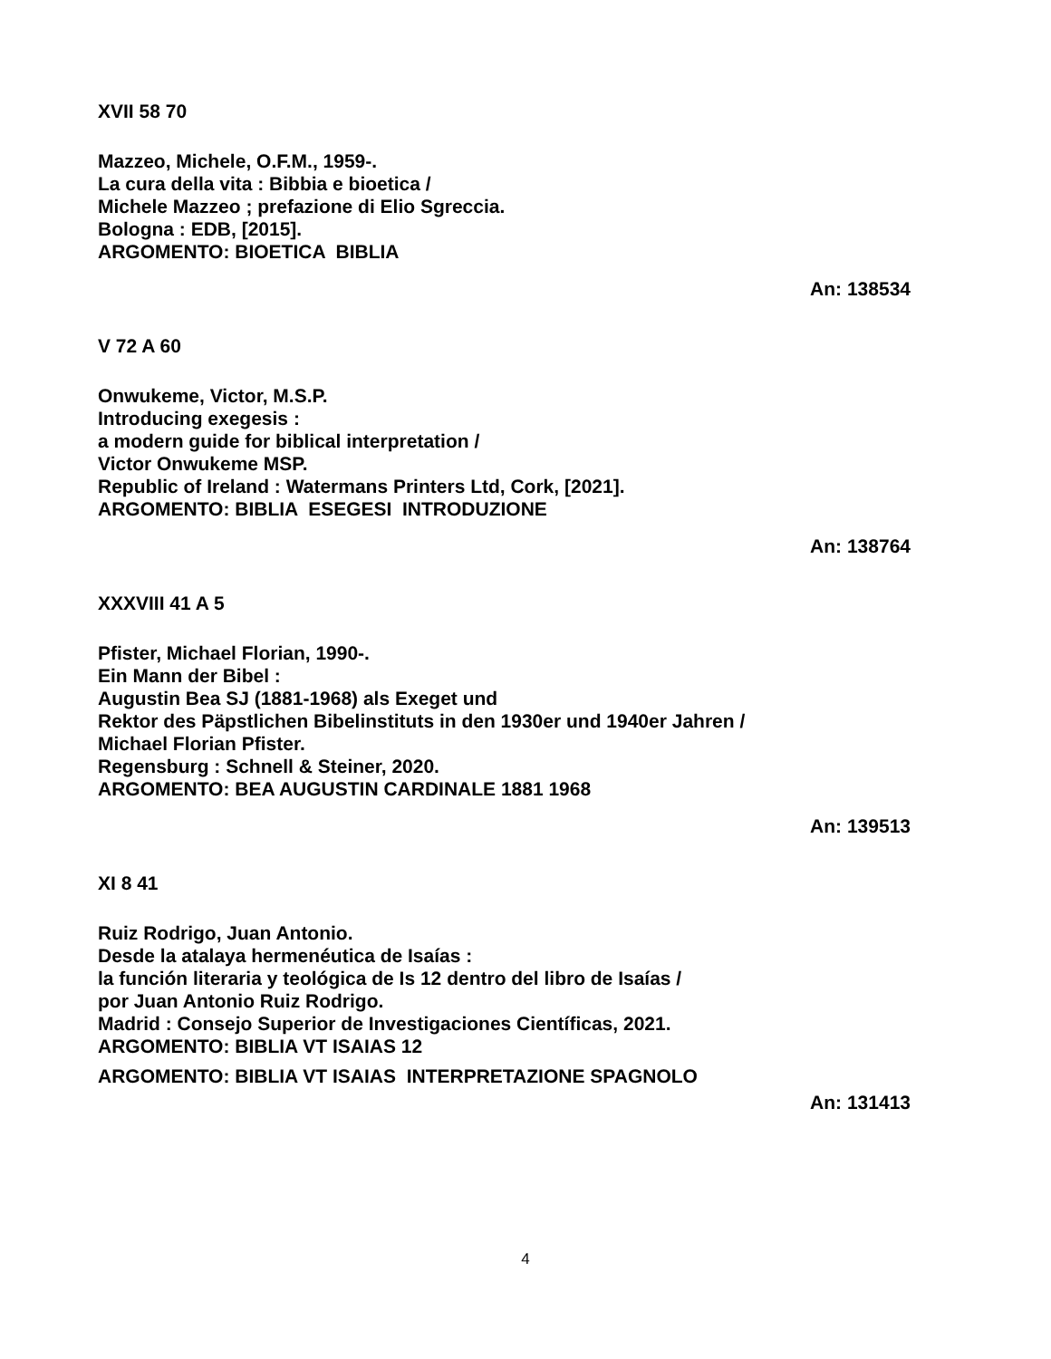XVII 58 70
Mazzeo, Michele, O.F.M., 1959-.
La cura della vita : Bibbia e bioetica /
Michele Mazzeo ; prefazione di Elio Sgreccia.
Bologna : EDB, [2015].
ARGOMENTO: BIOETICA BIBLIA
An: 138534
V 72 A 60
Onwukeme, Victor, M.S.P.
Introducing exegesis :
a modern guide for biblical interpretation /
Victor Onwukeme MSP.
Republic of Ireland : Watermans Printers Ltd, Cork, [2021].
ARGOMENTO: BIBLIA ESEGESI INTRODUZIONE
An: 138764
XXXVIII 41 A 5
Pfister, Michael Florian, 1990-.
Ein Mann der Bibel :
Augustin Bea SJ (1881-1968) als Exeget und
Rektor des Päpstlichen Bibelinstituts in den 1930er und 1940er Jahren /
Michael Florian Pfister.
Regensburg : Schnell & Steiner, 2020.
ARGOMENTO: BEA AUGUSTIN CARDINALE 1881 1968
An: 139513
XI 8 41
Ruiz Rodrigo, Juan Antonio.
Desde la atalaya hermenéutica de Isaías :
la función literaria y teológica de Is 12 dentro del libro de Isaías /
por Juan Antonio Ruiz Rodrigo.
Madrid : Consejo Superior de Investigaciones Científicas, 2021.
ARGOMENTO: BIBLIA VT ISAIAS 12
ARGOMENTO: BIBLIA VT ISAIAS INTERPRETAZIONE SPAGNOLO
An: 131413
4